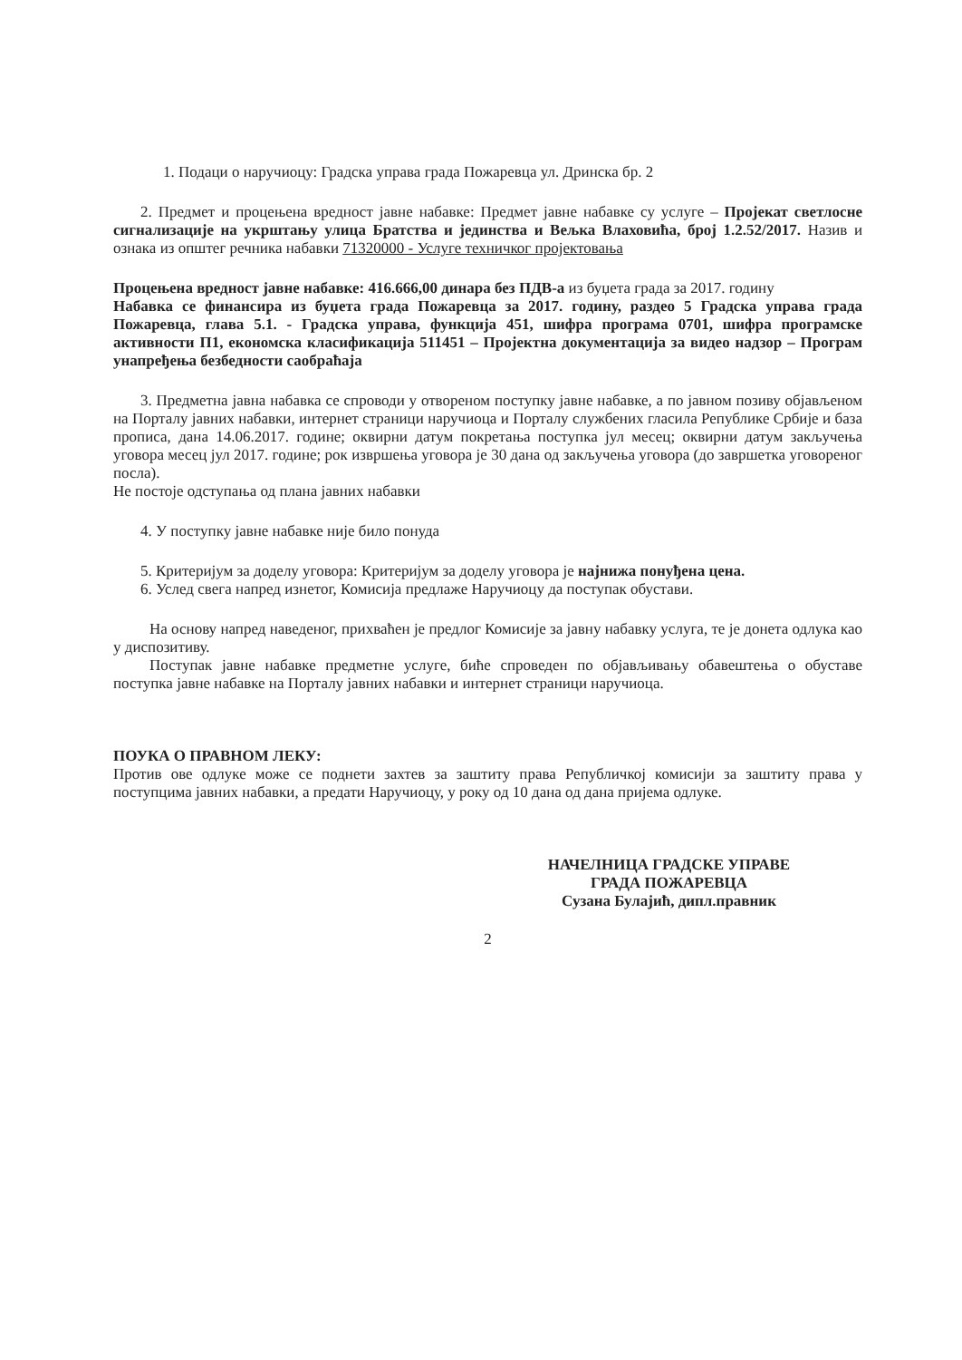1. Подаци о наручиоцу: Градска управа града Пожаревца ул. Дринска бр. 2
2. Предмет и процењена вредност јавне набавке: Предмет јавне набавке су услуге – Пројекат светлосне сигнализације на укрштању улица Братства и јединства и Вељка Влаховића, број 1.2.52/2017. Назив и ознака из општег речника набавки 71320000 - Услуге техничког пројектовања
Процењена вредност јавне набавке: 416.666,00 динара без ПДВ-а из буџета града за 2017. годину
Набавка се финансира из буџета града Пожаревца за 2017. годину, раздео 5 Градска управа града Пожаревца, глава 5.1. - Градска управа, функција 451, шифра програма 0701, шифра програмске активности П1, економска класификација 511451 – Пројектна документација за видео надзор – Програм унапређења безбедности саобраћаја
3. Предметна јавна набавка се спроводи у отвореном поступку јавне набавке, а по јавном позиву објављеном на Порталу јавних набавки, интернет страници наручиоца и Порталу службених гласила Републике Србије и база прописа, дана 14.06.2017. године; оквирни датум покретања поступка јул месец; оквирни датум закључења уговора месец јул 2017. године; рок извршења уговора је 30 дана од закључења уговора (до завршетка уговореног посла).
Не постоје одступања од плана јавних набавки
4. У поступку јавне набавке није било понуда
5. Критеријум за доделу уговора: Критеријум за доделу уговора је најнижа понуђена цена.
6. Услед свега напред изнетог, Комисија предлаже Наручиоцу да поступак обустави.
На основу напред наведеног, прихваћен је предлог Комисије за јавну набавку услуга, те је донета одлука као у диспозитиву.
Поступак јавне набавке предметне услуге, биће спроведен по објављивању обавештења о обуставе поступка јавне набавке на Порталу јавних набавки и интернет страници наручиоца.
ПОУКА О ПРАВНОМ ЛЕКУ:
Против ове одлуке може се поднети захтев за заштиту права Републичкој комисији за заштиту права у поступцима јавних набавки, а предати Наручиоцу, у року од 10 дана од дана пријема одлуке.
НАЧЕЛНИЦА ГРАДСКЕ УПРАВЕ
ГРАДА ПОЖАРЕВЦА
Сузана Булајић, дипл.правник
2